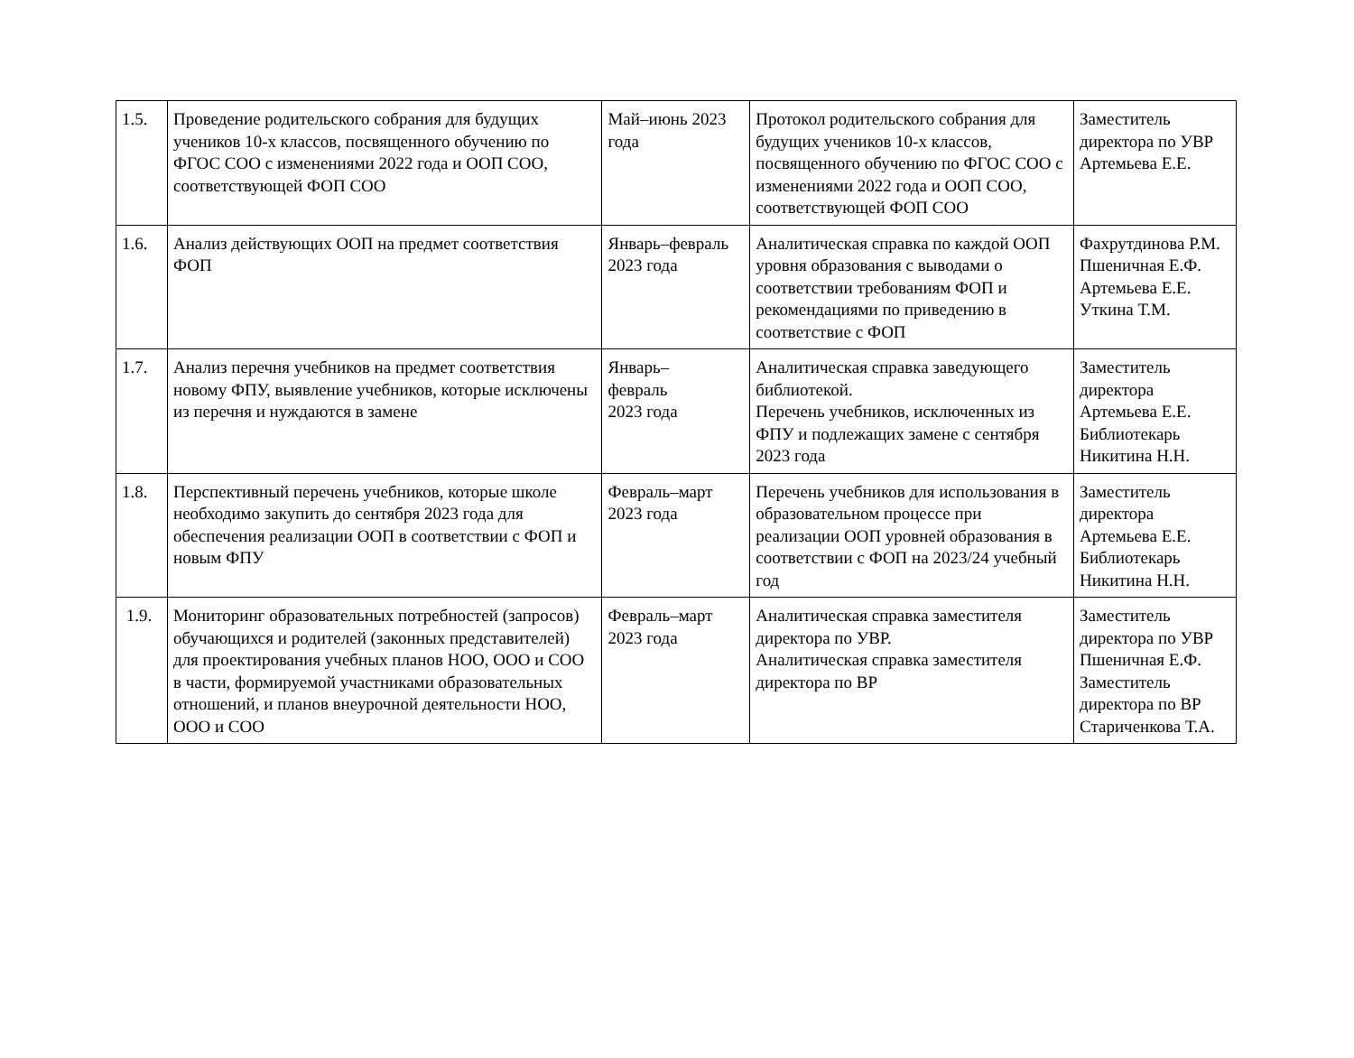| 1.5. | Проведение родительского собрания для будущих учеников 10-х классов, посвященного обучению по ФГОС СОО с изменениями 2022 года и ООП СОО, соответствующей ФОП СОО | Май–июнь 2023 года | Протокол родительского собрания для будущих учеников 10-х классов, посвященного обучению по ФГОС СОО с изменениями 2022 года и ООП СОО, соответствующей ФОП СОО | Заместитель директора по УВР Артемьева Е.Е. |
| 1.6. | Анализ действующих ООП на предмет соответствия ФОП | Январь–февраль 2023 года | Аналитическая справка по каждой ООП уровня образования с выводами о соответствии требованиям ФОП и рекомендациями по приведению в соответствие с ФОП | Фахрутдинова Р.М. Пшеничная Е.Ф. Артемьева Е.Е. Уткина Т.М. |
| 1.7. | Анализ перечня учебников на предмет соответствия новому ФПУ, выявление учебников, которые исключены из перечня и нуждаются в замене | Январь– февраль 2023 года | Аналитическая справка заведующего библиотекой. Перечень учебников, исключенных из ФПУ и подлежащих замене с сентября 2023 года | Заместитель директора Артемьева Е.Е. Библиотекарь Никитина Н.Н. |
| 1.8. | Перспективный перечень учебников, которые школе необходимо закупить до сентября 2023 года для обеспечения реализации ООП в соответствии с ФОП и новым ФПУ | Февраль–март 2023 года | Перечень учебников для использования в образовательном процессе при реализации ООП уровней образования в соответствии с ФОП на 2023/24 учебный год | Заместитель директора Артемьева Е.Е. Библиотекарь Никитина Н.Н. |
| 1.9. | Мониторинг образовательных потребностей (запросов) обучающихся и родителей (законных представителей) для проектирования учебных планов НОО, ООО и СОО в части, формируемой участниками образовательных отношений, и планов внеурочной деятельности НОО, ООО и СОО | Февраль–март 2023 года | Аналитическая справка заместителя директора по УВР. Аналитическая справка заместителя директора по ВР | Заместитель директора по УВР Пшеничная Е.Ф. Заместитель директора по ВР Стариченкова Т.А. |